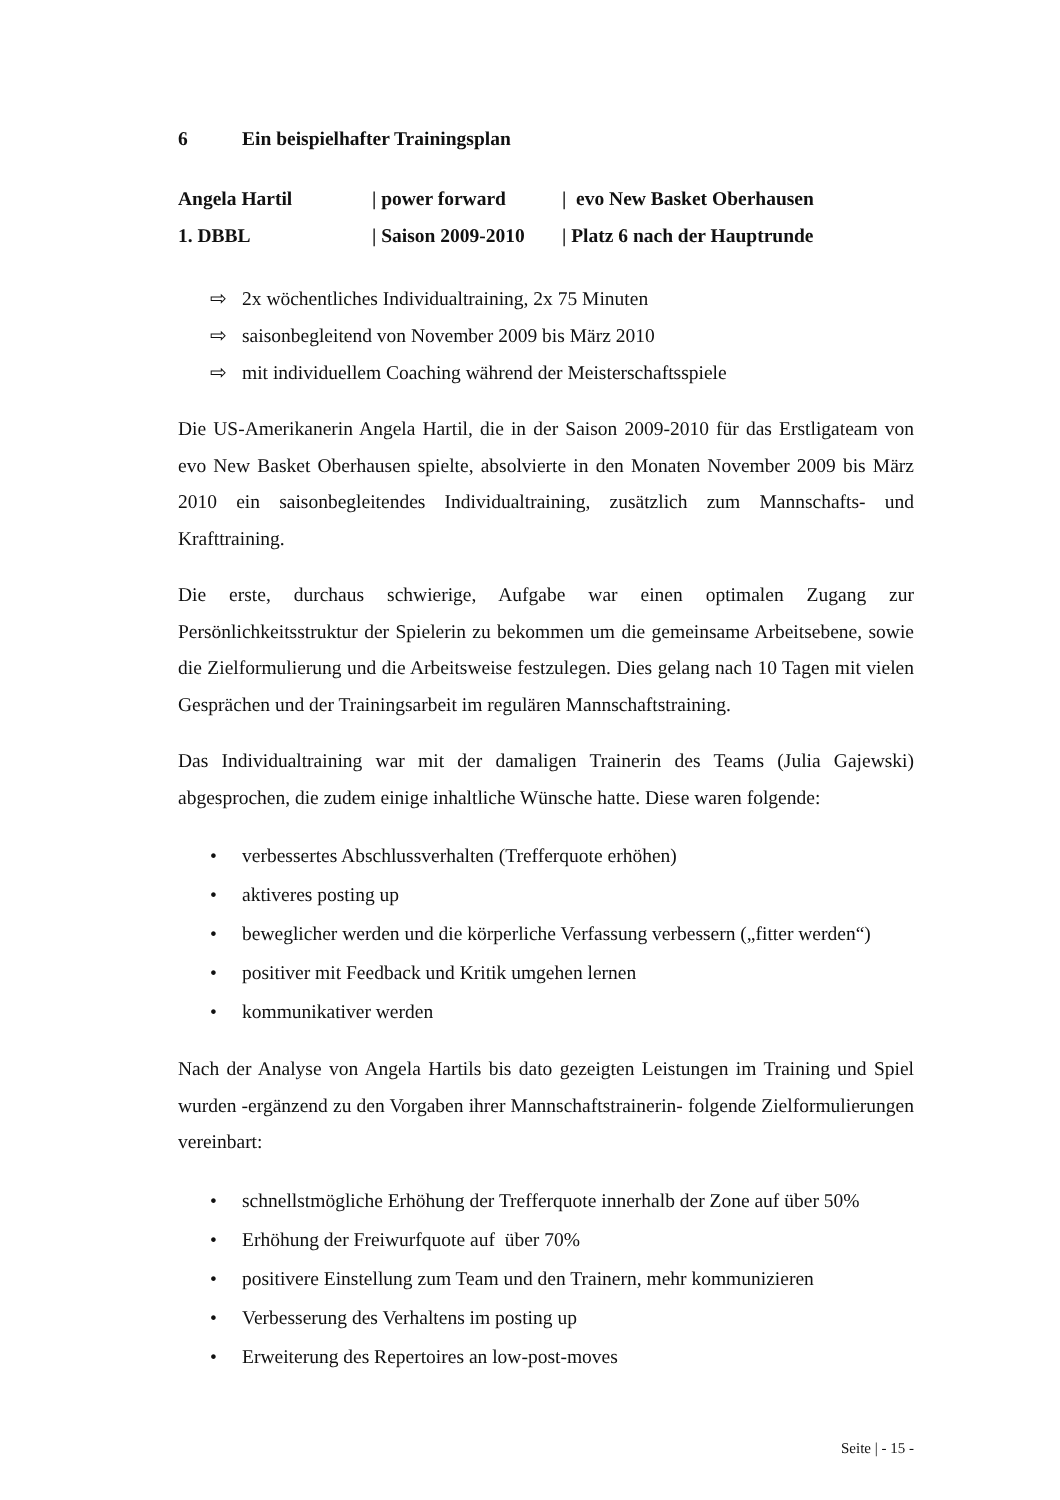6 Ein beispielhafter Trainingsplan
| Angela Hartil | / power forward | / evo New Basket Oberhausen |
| 1. DBBL | / Saison 2009-2010 | / Platz 6 nach der Hauptrunde |
⇨ 2x wöchentliches Individualtraining, 2x 75 Minuten
⇨ saisonbegleitend von November 2009 bis März 2010
⇨ mit individuellem Coaching während der Meisterschaftsspiele
Die US-Amerikanerin Angela Hartil, die in der Saison 2009-2010 für das Erstligateam von evo New Basket Oberhausen spielte, absolvierte in den Monaten November 2009 bis März 2010 ein saisonbegleitendes Individualtraining, zusätzlich zum Mannschafts- und Krafttraining.
Die erste, durchaus schwierige, Aufgabe war einen optimalen Zugang zur Persönlichkeitsstruktur der Spielerin zu bekommen um die gemeinsame Arbeitsebene, sowie die Zielformulierung und die Arbeitsweise festzulegen. Dies gelang nach 10 Tagen mit vielen Gesprächen und der Trainingsarbeit im regulären Mannschaftstraining.
Das Individualtraining war mit der damaligen Trainerin des Teams (Julia Gajewski) abgesprochen, die zudem einige inhaltliche Wünsche hatte. Diese waren folgende:
• verbessertes Abschlussverhalten (Trefferquote erhöhen)
• aktiveres posting up
• beweglicher werden und die körperliche Verfassung verbessern („fitter werden“)
• positiver mit Feedback und Kritik umgehen lernen
• kommunikativer werden
Nach der Analyse von Angela Hartils bis dato gezeigten Leistungen im Training und Spiel wurden -ergänzend zu den Vorgaben ihrer Mannschaftstrainerin- folgende Zielformulierungen vereinbart:
• schnellstmögliche Erhöhung der Trefferquote innerhalb der Zone auf über 50%
• Erhöhung der Freiwurfquote auf über 70%
• positivere Einstellung zum Team und den Trainern, mehr kommunizieren
• Verbesserung des Verhaltens im posting up
• Erweiterung des Repertoires an low-post-moves
Seite | - 15 -